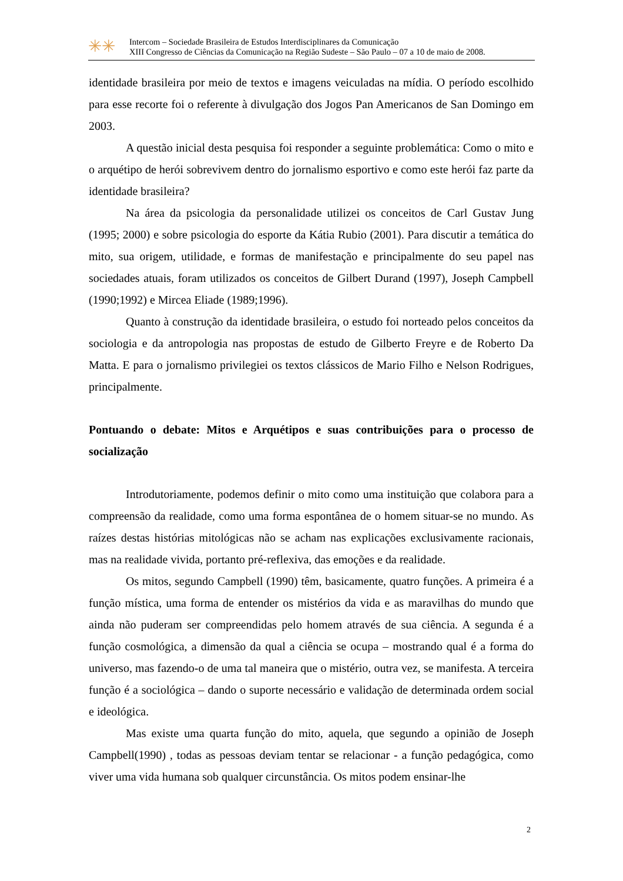✳✳
Intercom – Sociedade Brasileira de Estudos Interdisciplinares da Comunicação
XIII Congresso de Ciências da Comunicação na Região Sudeste – São Paulo – 07 a 10 de maio de 2008.
identidade brasileira por meio de textos e imagens veiculadas na mídia. O período escolhido para esse recorte foi o referente à divulgação dos Jogos Pan Americanos de San Domingo em 2003.
A questão inicial desta pesquisa foi responder a seguinte problemática: Como o mito e o arquétipo de herói sobrevivem dentro do jornalismo esportivo e como este herói faz parte da identidade brasileira?
Na área da psicologia da personalidade utilizei os conceitos de Carl Gustav Jung (1995; 2000) e sobre psicologia do esporte da Kátia Rubio (2001). Para discutir a temática do mito, sua origem, utilidade, e formas de manifestação e principalmente do seu papel nas sociedades atuais, foram utilizados os conceitos de Gilbert Durand (1997), Joseph Campbell (1990;1992) e Mircea Eliade (1989;1996).
Quanto à construção da identidade brasileira, o estudo foi norteado pelos conceitos da sociologia e da antropologia nas propostas de estudo de Gilberto Freyre e de Roberto Da Matta. E para o jornalismo privilegiei os textos clássicos de Mario Filho e Nelson Rodrigues, principalmente.
Pontuando o debate: Mitos e Arquétipos e suas contribuições para o processo de socialização
Introdutoriamente, podemos definir o mito como uma instituição que colabora para a compreensão da realidade, como uma forma espontânea de o homem situar-se no mundo. As raízes destas histórias mitológicas não se acham nas explicações exclusivamente racionais, mas na realidade vivida, portanto pré-reflexiva, das emoções e da realidade.
Os mitos, segundo Campbell (1990) têm, basicamente, quatro funções. A primeira é a função mística, uma forma de entender os mistérios da vida e as maravilhas do mundo que ainda não puderam ser compreendidas pelo homem através de sua ciência. A segunda é a função cosmológica, a dimensão da qual a ciência se ocupa – mostrando qual é a forma do universo, mas fazendo-o de uma tal maneira que o mistério, outra vez, se manifesta. A terceira função é a sociológica – dando o suporte necessário e validação de determinada ordem social e ideológica.
Mas existe uma quarta função do mito, aquela, que segundo a opinião de Joseph Campbell(1990) , todas as pessoas deviam tentar se relacionar - a função pedagógica, como viver uma vida humana sob qualquer circunstância. Os mitos podem ensinar-lhe
2